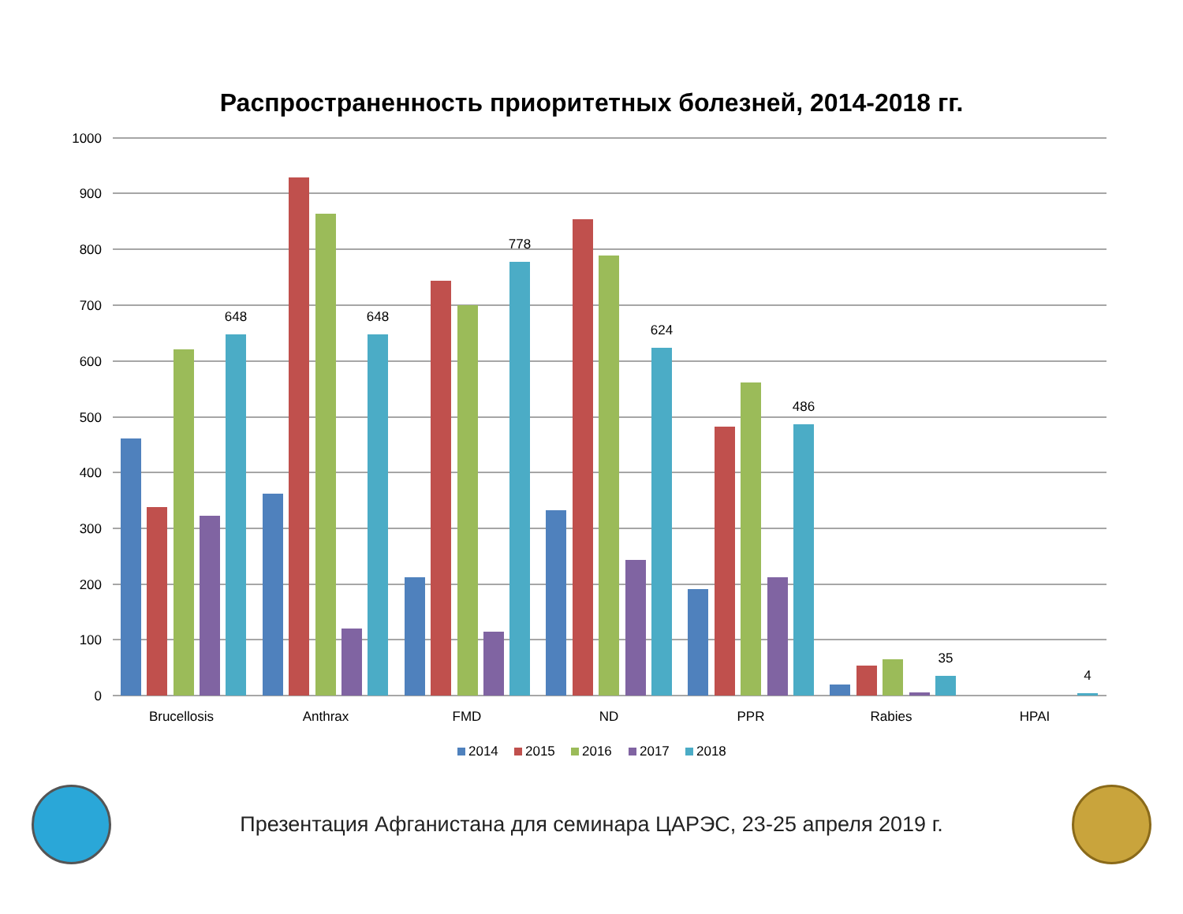Распространенность приоритетных болезней, 2014-2018 гг.
1000
900
800
700
600
500
400
300
200
100
0
648
648
778
624
486
35
4
Brucellosis
Anthrax
FMD
ND
PPR
Rabies
HPAI
2014
2015
2016
2017
2018
Презентация Афганистана для семинара ЦАРЭС, 23-25 апреля 2019 г.